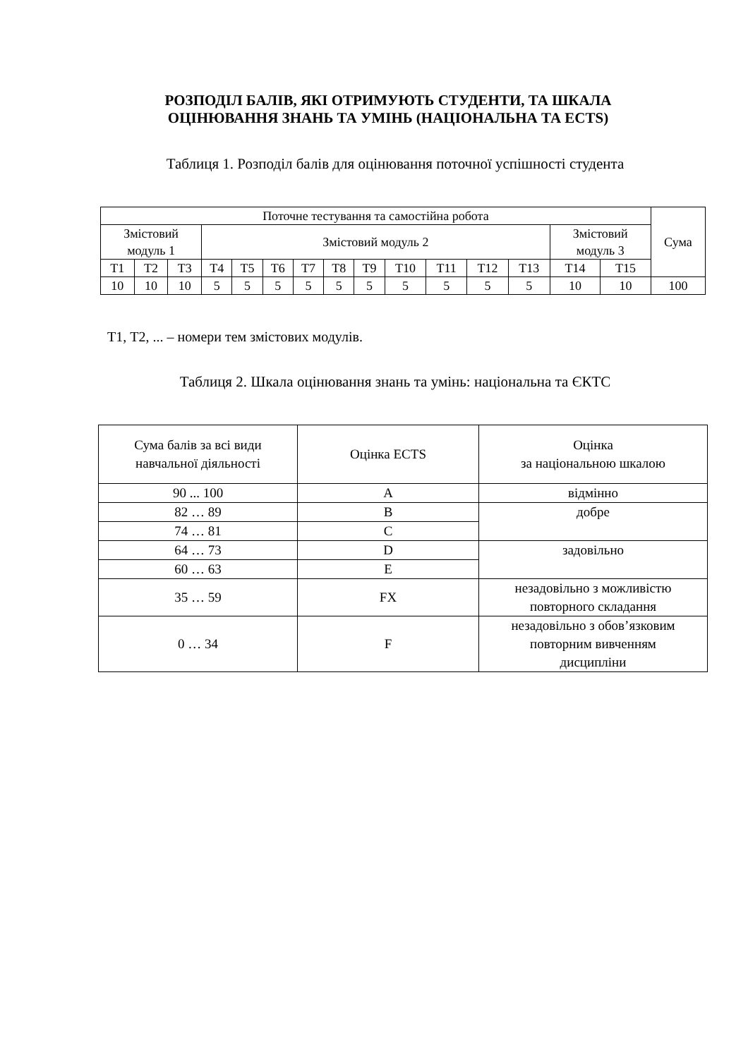РОЗПОДІЛ БАЛІВ, ЯКІ ОТРИМУЮТЬ СТУДЕНТИ, ТА ШКАЛА
ОЦІНЮВАННЯ ЗНАНЬ ТА УМІНЬ (НАЦІОНАЛЬНА ТА ECTS)
Таблиця 1. Розподіл балів для оцінювання поточної успішності студента
| Поточне тестування та самостійна робота | | | | | | | | | | | | | | | Сума |
| --- | --- | --- | --- | --- | --- | --- | --- | --- | --- | --- | --- | --- | --- | --- | --- |
| Змістовий модуль 1 | | | Змістовий модуль 2 | | | | | | | | | | Змістовий модуль 3 | | |
| Т1 | Т2 | Т3 | Т4 | Т5 | Т6 | Т7 | Т8 | Т9 | Т10 | Т11 | Т12 | Т13 | Т14 | Т15 | |
| 10 | 10 | 10 | 5 | 5 | 5 | 5 | 5 | 5 | 5 | 5 | 5 | 5 | 10 | 10 | 100 |
Т1, Т2, ... – номери тем змістових модулів.
Таблиця 2. Шкала оцінювання знань та умінь: національна та ЄКТС
| Сума балів за всі види навчальної діяльності | Оцінка ECTS | Оцінка за національною шкалою |
| --- | --- | --- |
| 90 ... 100 | A | відмінно |
| 82 … 89 | B | добре |
| 74 … 81 | C | |
| 64 … 73 | D | задовільно |
| 60 … 63 | E | |
| 35 … 59 | FX | незадовільно з можливістю повторного складання |
| 0 … 34 | F | незадовільно з обов’язковим повторним вивченням дисципліни |